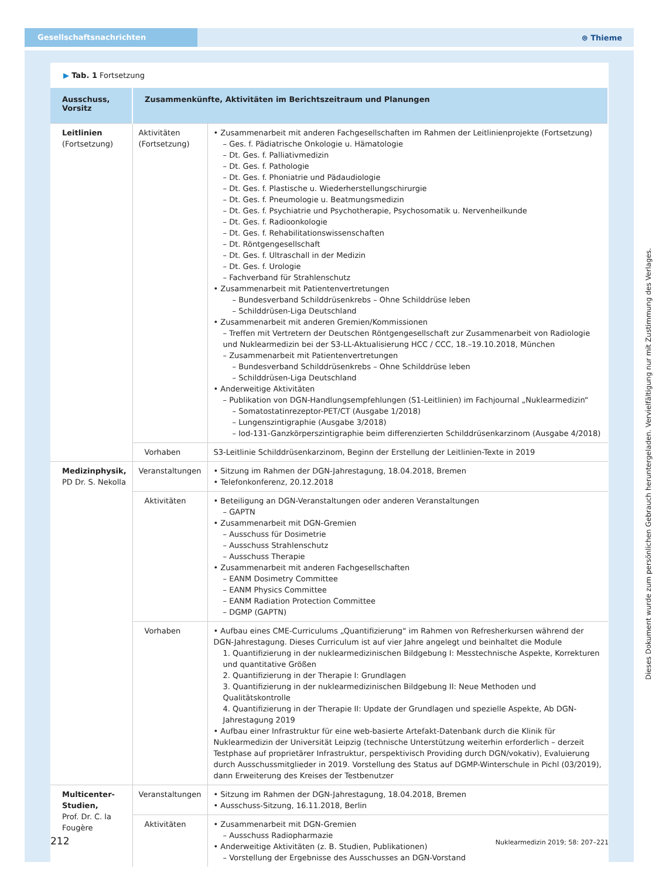Gesellschaftsnachrichten
⊛ Thieme
▶ Tab. 1 Fortsetzung
| Ausschuss, Vorsitz | Zusammenkünfte, Aktivitäten im Berichtszeitraum und Planungen | |
| --- | --- | --- |
| Leitlinien (Fortsetzung) | Aktivitäten (Fortsetzung) | • Zusammenarbeit mit anderen Fachgesellschaften im Rahmen der Leitlinienprojekte (Fortsetzung) – Ges. f. Pädiatrische Onkologie u. Hämatologie – Dt. Ges. f. Palliativmedizin – Dt. Ges. f. Pathologie – Dt. Ges. f. Phoniatrie und Pädaudiologie – Dt. Ges. f. Plastische u. Wiederherstellungschirurgie – Dt. Ges. f. Pneumologie u. Beatmungsmedizin – Dt. Ges. f. Psychiatrie und Psychotherapie, Psychosomatik u. Nervenheilkunde – Dt. Ges. f. Radioonkologie – Dt. Ges. f. Rehabilitationswissenschaften – Dt. Röntgengesellschaft – Dt. Ges. f. Ultraschall in der Medizin – Dt. Ges. f. Urologie – Fachverband für Strahlenschutz • Zusammenarbeit mit Patientenvertretungen – Bundesverband Schilddrüsenkrebs – Ohne Schilddrüse leben – Schilddrüsen-Liga Deutschland • Zusammenarbeit mit anderen Gremien/Kommissionen – Treffen mit Vertretern der Deutschen Röntgengesellschaft zur Zusammenarbeit von Radiologie und Nuklearmedizin bei der S3-LL-Aktualisierung HCC / CCC, 18.–19.10.2018, München – Zusammenarbeit mit Patientenvertretungen – Bundesverband Schilddrüsenkrebs – Ohne Schilddrüse leben – Schilddrüsen-Liga Deutschland • Anderweitige Aktivitäten – Publikation von DGN-Handlungsempfehlungen (S1-Leitlinien) im Fachjournal „Nuklearmedizin“ – Somatostatinrezeptor-PET/CT (Ausgabe 1/2018) – Lungenszintigraphie (Ausgabe 3/2018) – Iod-131-Ganzkörperszintigraphie beim differenzierten Schilddrüsenkarzinom (Ausgabe 4/2018) |
| | Vorhaben | S3-Leitlinie Schilddrüsenkarzinom, Beginn der Erstellung der Leitlinien-Texte in 2019 |
| Medizinphysik, PD Dr. S. Nekolla | Veranstaltungen | • Sitzung im Rahmen der DGN-Jahrestagung, 18.04.2018, Bremen • Telefonkonferenz, 20.12.2018 |
| | Aktivitäten | • Beteiligung an DGN-Veranstaltungen oder anderen Veranstaltungen – GAPTN • Zusammenarbeit mit DGN-Gremien – Ausschuss für Dosimetrie – Ausschuss Strahlenschutz – Ausschuss Therapie • Zusammenarbeit mit anderen Fachgesellschaften – EANM Dosimetry Committee – EANM Physics Committee – EANM Radiation Protection Committee – DGMP (GAPTN) |
| | Vorhaben | • Aufbau eines CME-Curriculums „Quantifizierung“ im Rahmen von Refresherkursen während der DGN-Jahrestagung. Dieses Curriculum ist auf vier Jahre angelegt und beinhaltet die Module 1. Quantifizierung in der nuklearmedizinischen Bildgebung I: Messtechnische Aspekte, Korrekturen und quantitative Größen 2. Quantifizierung in der Therapie I: Grundlagen 3. Quantifizierung in der nuklearmedizinischen Bildgebung II: Neue Methoden und Qualitätskontrolle 4. Quantifizierung in der Therapie II: Update der Grundlagen und spezielle Aspekte, Ab DGN-Jahrestagung 2019 • Aufbau einer Infrastruktur für eine web-basierte Artefakt-Datenbank durch die Klinik für Nuklearmedizin der Universität Leipzig (technische Unterstützung weiterhin erforderlich – derzeit Testphase auf proprietärer Infrastruktur, perspektivisch Providing durch DGN/vokativ), Evaluierung durch Ausschussmitglieder in 2019. Vorstellung des Status auf DGMP-Winterschule in Pichl (03/2019), dann Erweiterung des Kreises der Testbenutzer |
| Multicenter-Studien, Prof. Dr. C. la Fougère | Veranstaltungen | • Sitzung im Rahmen der DGN-Jahrestagung, 18.04.2018, Bremen • Ausschuss-Sitzung, 16.11.2018, Berlin |
| | Aktivitäten | • Zusammenarbeit mit DGN-Gremien – Ausschuss Radiopharmazie • Anderweitige Aktivitäten (z. B. Studien, Publikationen) – Vorstellung der Ergebnisse des Ausschusses an DGN-Vorstand |
212 Nuklearmedizin 2019; 58: 207–221
Dieses Dokument wurde zum persönlichen Gebrauch heruntergeladen. Vervielfältigung nur mit Zustimmung des Verlages.